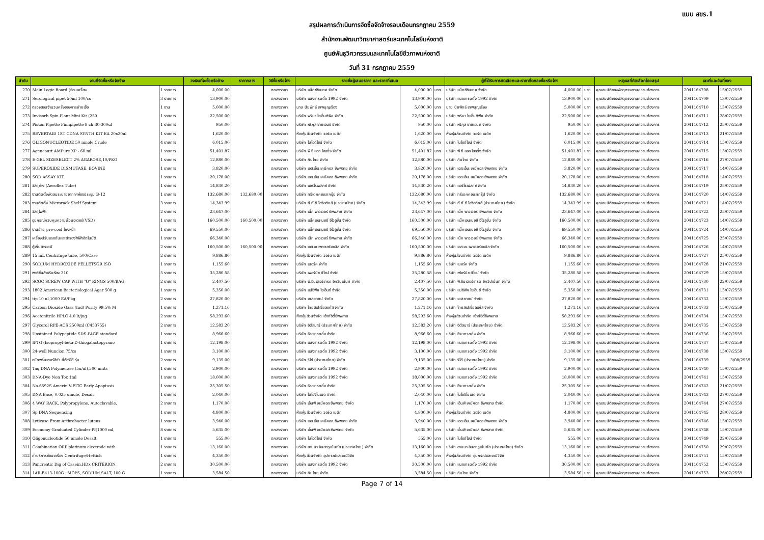แบบ สขร.1
สรุปผลการดำเนินการจัดซื้อจัดจ้างรอบเดือนกรกฎาคม 2559
สำนักงานพัฒนาวิทยาศาสตร์และเทคโนโลยีแห่งชาติ
ศูนย์พันธุวิศวกรรมและเทคโนโลยีชีวภาพแห่งชาติ
วันที่ 31 กรกฎาคม 2559
| ลำดับ | งานที่จัดซื้อหรือจัดจ้าง | | วงเงินที่จะซื้อหรือจ้าง | ราคากลาง | วิธีซื้อหรือจ้าง | รายชื่อผู้เสนอราคา และราคาที่เสนอ | | | ผู้ที่ได้รับการคัดเลือกและราคาที่ตกลงซื้อหรือจ้าง | | | เหตุผลที่คัดเลือกโดยสรุป | เลขที่และวันที่ของ | |
| --- | --- | --- | --- | --- | --- | --- | --- | --- | --- | --- | --- | --- | --- | --- |
| 270 | Main Logic Board (ซ่อมเครื่อง | 1 รายการ | 4,000.00 | | ตกลงราคา | บริษัท แม็กซ์ซิมเทค จำกัด | 4,000.00 | บาท | บริษัท แม็กซ์ซิมเทค จำกัด | 4,000.00 | บาท | คุณสมบัติของพัสดุตรงตามความต้องการ | 2041164708 | 15/07/2559 |
| 271 | Serological pipet 50ml 100/cs | 3 รายการ | 13,900.00 | | ตกลงราคา | บริษัท แบงเทรดดิ้ง 1992 จำกัด | 13,900.00 | บาท | บริษัท แบงเทรดดิ้ง 1992 จำกัด | 13,900.00 | บาท | คุณสมบัติของพัสดุตรงตามความต้องการ | 2041164709 | 13/07/2559 |
| 272 | ตรวจสอบจำนวนครั้งของการถ่ายเชื้อ | 1 งาน | 5,000.00 | | ตกลงราคา | นาย ปิยพัทธ์ เทพบุญเรือง | 5,000.00 | บาท | นาย ปิยพัทธ์ เทพบุญเรือง | 5,000.00 | บาท | คุณสมบัติของพัสดุตรงตามความต้องการ | 2041164710 | 13/07/2559 |
| 273 | Invisorb Spin Plant Mini Kit (250 | 1 รายการ | 22,500.00 | | ตกลงราคา | บริษัท พริมา ไซเอ็นติฟิค จำกัด | 22,500.00 | บาท | บริษัท พริมา ไซเอ็นติฟิค จำกัด | 22,500.00 | บาท | คุณสมบัติของพัสดุตรงตามความต้องการ | 2041164711 | 28/07/2559 |
| 274 | Piston Pipette Finnpipette 8 ch.30-300ul | 1 รายการ | 950.00 | | ตกลงราคา | บริษัท หริกุล ซายเอนซ์ จำกัด | 950.00 | บาท | บริษัท หริกุล ซายเอนซ์ จำกัด | 950.00 | บาท | คุณสมบัติของพัสดุตรงตามความต้องการ | 2041164712 | 25/07/2559 |
| 275 | REVERTAID 1ST CDNA SYNTH KIT EA 20x20ul | 1 รายการ | 1,620.00 | | ตกลงราคา | ห้างหุ้นส่วนจำกัด วอร์ด เมดิก | 1,620.00 | บาท | ห้างหุ้นส่วนจำกัด วอร์ด เมดิก | 1,620.00 | บาท | คุณสมบัติของพัสดุตรงตามความต้องการ | 2041164713 | 21/07/2559 |
| 276 | OLIGONUCLEOTIDE 50 nmole Crude | 4 รายการ | 6,015.00 | | ตกลงราคา | บริษัท ไบโอดีไซน์ จำกัด | 6,015.00 | บาท | บริษัท ไบโอดีไซน์ จำกัด | 6,015.00 | บาท | คุณสมบัติของพัสดุตรงตามความต้องการ | 2041164714 | 15/07/2559 |
| 277 | Agencourt AMPure XP - 60 ml | 1 รายการ | 51,401.87 | | ตกลงราคา | บริษัท พี ซี แอล โฮลดิ้ง จำกัด | 51,401.87 | บาท | บริษัท พี ซี แอล โฮลดิ้ง จำกัด | 51,401.87 | บาท | คุณสมบัติของพัสดุตรงตามความต้องการ | 2041164715 | 13/07/2559 |
| 278 | E-GEL SIZESELECT 2% AGAROSE,10/PKG | 1 รายการ | 12,880.00 | | ตกลงราคา | บริษัท กิบไทย จำกัด | 12,880.00 | บาท | บริษัท กิบไทย จำกัด | 12,880.00 | บาท | คุณสมบัติของพัสดุตรงตามความต้องการ | 2041164716 | 27/07/2559 |
| 279 | SUPEROXIDE DISMUTASE, BOVINE | 1 รายการ | 3,820.00 | | ตกลงราคา | บริษัท เอส.เอ็ม.เคมีคอล ซัพพลาย จำกัด | 3,820.00 | บาท | บริษัท เอส.เอ็ม.เคมีคอล ซัพพลาย จำกัด | 3,820.00 | บาท | คุณสมบัติของพัสดุตรงตามความต้องการ | 2041164717 | 14/07/2559 |
| 280 | SOD ASSAY KIT | 1 รายการ | 20,178.00 | | ตกลงราคา | บริษัท เอส.เอ็ม.เคมีคอล ซัพพลาย จำกัด | 20,178.00 | บาท | บริษัท เอส.เอ็ม.เคมีคอล ซัพพลาย จำกัด | 20,178.00 | บาท | คุณสมบัติของพัสดุตรงตามความต้องการ | 2041164718 | 14/07/2559 |
| 281 | วัสดุช่าง (Aeroflex Tube) | 1 รายการ | 14,830.20 | | ตกลงราคา | บริษัท แอร์โรเฟลกซ์ จำกัด | 14,830.20 | บาท | บริษัท แอร์โรเฟลกซ์ จำกัด | 14,830.20 | บาท | คุณสมบัติของพัสดุตรงตามความต้องการ | 2041164719 | 25/07/2559 |
| 282 | งานติดตั้งพัดลมระบายอากาศห้องประชุม B-12 | 1 รายการ | 132,680.00 | 132,680.00 | ตกลงราคา | บริษัท ทรีเดคคอเรทกรุ๊ป จำกัด | 132,680.00 | บาท | บริษัท ทรีเดคคอเรทกรุ๊ป จำกัด | 132,680.00 | บาท | คุณสมบัติของพัสดุตรงตามความต้องการ | 2041164720 | 14/07/2559 |
| 283 | งานติดตั้ง Microrack Shelf System | 3 รายการ | 14,343.99 | | ตกลงราคา | บริษัท ที.ที.ซี.โลจิสติกส์ (ประเทศไทย) จำกัด | 14,343.99 | บาท | บริษัท ที.ที.ซี.โลจิสติกส์ (ประเทศไทย) จำกัด | 14,343.99 | บาท | คุณสมบัติของพัสดุตรงตามความต้องการ | 2041164721 | 14/07/2559 |
| 284 | วัสดุไฟฟ้า | 2 รายการ | 23,647.00 | | ตกลงราคา | บริษัท เน็ก พาวเวอร์ ซัพพลาย จำกัด | 23,647.00 | บาท | บริษัท เน็ก พาวเวอร์ ซัพพลาย จำกัด | 23,647.00 | บาท | คุณสมบัติของพัสดุตรงตามความต้องการ | 2041164722 | 25/07/2559 |
| 285 | อุปกรณ์ควบคุมความเร็วมอเตอร์(VSD) | 1 รายการ | 160,500.00 | 160,500.00 | ตกลงราคา | บริษัท แม็คเอนเนอยี อีโวลูชั่น จำกัด | 160,500.00 | บาท | บริษัท แม็คเอนเนอยี อีโวลูชั่น จำกัด | 160,500.00 | บาท | คุณสมบัติของพัสดุตรงตามความต้องการ | 2041164723 | 14/07/2559 |
| 286 | งานย้าย pre-cool โถงหน้า | 1 รายการ | 69,550.00 | | ตกลงราคา | บริษัท แม็คเอนเนอยี อีโวลูชั่น จำกัด | 69,550.00 | บาท | บริษัท แม็คเอนเนอยี อีโวลูชั่น จำกัด | 69,550.00 | บาท | คุณสมบัติของพัสดุตรงตามความต้องการ | 2041164724 | 14/07/2559 |
| 287 | เครื่องปรับแรงดันและสำรองไฟฟ้าอัตโนมัติ | 1 รายการ | 66,340.00 | | ตกลงราคา | บริษัท เน็ก พาวเวอร์ ซัพพลาย จำกัด | 66,340.00 | บาท | บริษัท เน็ก พาวเวอร์ ซัพพลาย จำกัด | 66,340.00 | บาท | คุณสมบัติของพัสดุตรงตามความต้องการ | 2041164725 | 25/07/2559 |
| 288 | ตู้เก็บสารเคมี | 2 รายการ | 160,500.00 | 160,500.00 | ตกลงราคา | บริษัท เอส.เค.เพาเวอร์เอเบิล จำกัด | 160,500.00 | บาท | บริษัท เอส.เค.เพาเวอร์เอเบิล จำกัด | 160,500.00 | บาท | คุณสมบัติของพัสดุตรงตามความต้องการ | 2041164726 | 14/07/2559 |
| 289 | 15 mL Centrifuge tube, 500/Case | 2 รายการ | 9,886.80 | | ตกลงราคา | ห้างหุ้นส่วนจำกัด วอร์ด เมดิก | 9,886.80 | บาท | ห้างหุ้นส่วนจำกัด วอร์ด เมดิก | 9,886.80 | บาท | คุณสมบัติของพัสดุตรงตามความต้องการ | 2041164727 | 25/07/2559 |
| 290 | SODIUM HYDROXIDE PELLETSGR ISO | 1 รายการ | 1,155.60 | | ตกลงราคา | บริษัท เมอร์ค จำกัด | 1,155.60 | บาท | บริษัท เมอร์ค จำกัด | 1,155.60 | บาท | คุณสมบัติของพัสดุตรงตามความต้องการ | 2041164728 | 21/07/2559 |
| 291 | พาติชั่นสำหรับห้อง 310 | 5 รายการ | 35,280.58 | | ตกลงราคา | บริษัท เฟอร์บิช ดีไซน์ จำกัด | 35,280.58 | บาท | บริษัท เฟอร์บิช ดีไซน์ จำกัด | 35,280.58 | บาท | คุณสมบัติของพัสดุตรงตามความต้องการ | 2041164729 | 15/07/2559 |
| 292 | SCOC SCREW CAP WITH "O" RINGS 500/BAG | 2 รายการ | 2,407.50 | | ตกลงราคา | บริษัท พี.อินเตอร์เทรด อิควิปเม้นท์ จำกัด | 2,407.50 | บาท | บริษัท พี.อินเตอร์เทรด อิควิปเม้นท์ จำกัด | 2,407.50 | บาท | คุณสมบัติของพัสดุตรงตามความต้องการ | 2041164730 | 22/07/2559 |
| 293 | 1802 American Bacteriological Agar 500 g | 1 รายการ | 5,350.00 | | ตกลงราคา | บริษัท แปซิฟิค ไซเอ็นซ์ จำกัด | 5,350.00 | บาท | บริษัท แปซิฟิค ไซเอ็นซ์ จำกัด | 5,350.00 | บาท | คุณสมบัติของพัสดุตรงตามความต้องการ | 2041164731 | 15/07/2559 |
| 294 | tip 10 ul,1000 EA/Pkg | 2 รายการ | 27,820.00 | | ตกลงราคา | บริษัท เยส-ซายน์ จำกัด | 27,820.00 | บาท | บริษัท เยส-ซายน์ จำกัด | 27,820.00 | บาท | คุณสมบัติของพัสดุตรงตามความต้องการ | 2041164732 | 15/07/2559 |
| 295 | Carbon Dioxide Gass (Ind) Purity 99.5% M | 1 รายการ | 1,271.16 | | ตกลงราคา | บริษัท ไทยสเปเชี่ยลแก๊ส จำกัด | 1,271.16 | บาท | บริษัท ไทยสเปเชี่ยลแก๊ส จำกัด | 1,271.16 | บาท | คุณสมบัติของพัสดุตรงตามความต้องการ | 2041164733 | 15/07/2559 |
| 296 | Acetonitrile HPLC 4.0 lt/jug | 2 รายการ | 58,293.60 | | ตกลงราคา | ห้างหุ้นส่วนจำกัด เซ้าท์ซิตี้ซัพพลาย | 58,293.60 | บาท | ห้างหุ้นส่วนจำกัด เซ้าท์ซิตี้ซัพพลาย | 58,293.60 | บาท | คุณสมบัติของพัสดุตรงตามความต้องการ | 2041164734 | 15/07/2559 |
| 297 | Glycerol RPE-ACS 2500ml (C453755) | 2 รายการ | 12,583.20 | | ตกลงราคา | บริษัท อิตัลมาร์ (ประเทศไทย) จำกัด | 12,583.20 | บาท | บริษัท อิตัลมาร์ (ประเทศไทย) จำกัด | 12,583.20 | บาท | คุณสมบัติของพัสดุตรงตามความต้องการ | 2041164735 | 15/07/2559 |
| 298 | Unstained Polypeptide SDS-PAGE standard | 1 รายการ | 8,966.60 | | ตกลงราคา | บริษัท ธีระเทรดดิ้ง จำกัด | 8,966.60 | บาท | บริษัท ธีระเทรดดิ้ง จำกัด | 8,966.60 | บาท | คุณสมบัติของพัสดุตรงตามความต้องการ | 2041164736 | 15/07/2559 |
| 299 | IPTG (Isopropyl-beta-D-thiogalactopyrano | 1 รายการ | 12,198.00 | | ตกลงราคา | บริษัท แบงเทรดดิ้ง 1992 จำกัด | 12,198.00 | บาท | บริษัท แบงเทรดดิ้ง 1992 จำกัด | 12,198.00 | บาท | คุณสมบัติของพัสดุตรงตามความต้องการ | 2041164737 | 15/07/2559 |
| 300 | 24-well Nunclon 75/cs | 1 รายการ | 3,100.00 | | ตกลงราคา | บริษัท แบงเทรดดิ้ง 1992 จำกัด | 3,100.00 | บาท | บริษัท แบงเทรดดิ้ง 1992 จำกัด | 3,100.00 | บาท | คุณสมบัติของพัสดุตรงตามความต้องการ | 2041164738 | 15/07/2559 |
| 301 | หมึกพริ้นเตอร์สีดำ ยี่ห้อริโก้ รุ่น | 2 รายการ | 9,135.00 | | ตกลงราคา | บริษัท ริโก้ (ประเทศไทย) จำกัด | 9,135.00 | บาท | บริษัท ริโก้ (ประเทศไทย) จำกัด | 9,135.00 | บาท | คุณสมบัติของพัสดุตรงตามความต้องการ | 2041164739 | 3/08/2559 |
| 302 | Taq DNA Polymerase (5u/ul),500 units | 1 รายการ | 2,900.00 | | ตกลงราคา | บริษัท แบงเทรดดิ้ง 1992 จำกัด | 2,900.00 | บาท | บริษัท แบงเทรดดิ้ง 1992 จำกัด | 2,900.00 | บาท | คุณสมบัติของพัสดุตรงตามความต้องการ | 2041164740 | 15/07/2559 |
| 303 | DNA-Dye Non Tox 1ml | 1 รายการ | 18,000.00 | | ตกลงราคา | บริษัท แบงเทรดดิ้ง 1992 จำกัด | 18,000.00 | บาท | บริษัท แบงเทรดดิ้ง 1992 จำกัด | 18,000.00 | บาท | คุณสมบัติของพัสดุตรงตามความต้องการ | 2041164741 | 15/07/2559 |
| 304 | No.6592S Amexin V-FITC Early Apoptosis | 1 รายการ | 25,305.50 | | ตกลงราคา | บริษัท ธีระเทรดดิ้ง จำกัด | 25,305.50 | บาท | บริษัท ธีระเทรดดิ้ง จำกัด | 25,305.50 | บาท | คุณสมบัติของพัสดุตรงตามความต้องการ | 2041164742 | 21/07/2559 |
| 305 | DNA Base, 0.025 umole, Desalt | 1 รายการ | 2,040.00 | | ตกลงราคา | บริษัท ไบโอจีโนเมด จำกัด | 2,040.00 | บาท | บริษัท ไบโอจีโนเมด จำกัด | 2,040.00 | บาท | คุณสมบัติของพัสดุตรงตามความต้องการ | 2041164743 | 27/07/2559 |
| 306 | 4 WAY RACK, Polypropylene, Autoclavable, | 2 รายการ | 1,170.00 | | ตกลงราคา | บริษัท เอ็นพี เคมีคอล ซัพพลาย จำกัด | 1,170.00 | บาท | บริษัท เอ็นพี เคมีคอล ซัพพลาย จำกัด | 1,170.00 | บาท | คุณสมบัติของพัสดุตรงตามความต้องการ | 2041164744 | 27/07/2559 |
| 307 | Sp DNA Sequencing | 1 รายการ | 4,800.00 | | ตกลงราคา | ห้างหุ้นส่วนจำกัด วอร์ด เมดิก | 4,800.00 | บาท | ห้างหุ้นส่วนจำกัด วอร์ด เมดิก | 4,800.00 | บาท | คุณสมบัติของพัสดุตรงตามความต้องการ | 2041164745 | 28/07/2559 |
| 308 | Lyticase From Arthrobacter luteus | 1 รายการ | 3,940.00 | | ตกลงราคา | บริษัท เอส.เอ็ม.เคมีคอล ซัพพลาย จำกัด | 3,940.00 | บาท | บริษัท เอส.เอ็ม.เคมีคอล ซัพพลาย จำกัด | 3,940.00 | บาท | คุณสมบัติของพัสดุตรงตามความต้องการ | 2041164746 | 15/07/2559 |
| 309 | Economy Graduated Cylinder PP,1000 ml, | 8 รายการ | 5,635.00 | | ตกลงราคา | บริษัท เอ็นพี เคมีคอล ซัพพลาย จำกัด | 5,635.00 | บาท | บริษัท เอ็นพี เคมีคอล ซัพพลาย จำกัด | 5,635.00 | บาท | คุณสมบัติของพัสดุตรงตามความต้องการ | 2041164748 | 15/07/2559 |
| 310 | Oligonucleotide 50 nmole Desalt | 1 รายการ | 555.00 | | ตกลงราคา | บริษัท ไบโอดีไซน์ จำกัด | 555.00 | บาท | บริษัท ไบโอดีไซน์ จำกัด | 555.00 | บาท | คุณสมบัติของพัสดุตรงตามความต้องการ | 2041164749 | 22/07/2559 |
| 311 | Combination ORP platinum electrode with | 1 รายการ | 13,160.00 | | ตกลงราคา | บริษัท ฮานนา อินสทรูเม้นท์ส (ประเทศไทย) จำกัด | 13,160.00 | บาท | บริษัท ฮานนา อินสทรูเม้นท์ส (ประเทศไทย) จำกัด | 13,160.00 | บาท | คุณสมบัติของพัสดุตรงตามความต้องการ | 2041164750 | 29/07/2559 |
| 312 | ค่าบริการซ่อมเครื่อง Centrifuge/Hettich | 1 รายการ | 4,350.00 | | ตกลงราคา | ห้างหุ้นส่วนจำกัด อุปกรณ์และเคมีวิจัย | 4,350.00 | บาท | ห้างหุ้นส่วนจำกัด อุปกรณ์และเคมีวิจัย | 4,350.00 | บาท | คุณสมบัติของพัสดุตรงตามความต้องการ | 2041164751 | 15/07/2559 |
| 313 | Pancreatic Dig of Casein,HDx CRITERION, | 2 รายการ | 30,500.00 | | ตกลงราคา | บริษัท แบงเทรดดิ้ง 1992 จำกัด | 30,500.00 | บาท | บริษัท แบงเทรดดิ้ง 1992 จำกัด | 30,500.00 | บาท | คุณสมบัติของพัสดุตรงตามความต้องการ | 2041164752 | 15/07/2559 |
| 314 | 1AR-E413-100G : MOPS, SODIUM SALT, 100 G | 1 รายการ | 3,584.50 | | ตกลงราคา | บริษัท กิบไทย จำกัด | 3,584.50 | บาท | บริษัท กิบไทย จำกัด | 3,584.50 | บาท | คุณสมบัติของพัสดุตรงตามความต้องการ | 2041164753 | 26/07/2559 |
Page 7 of 14